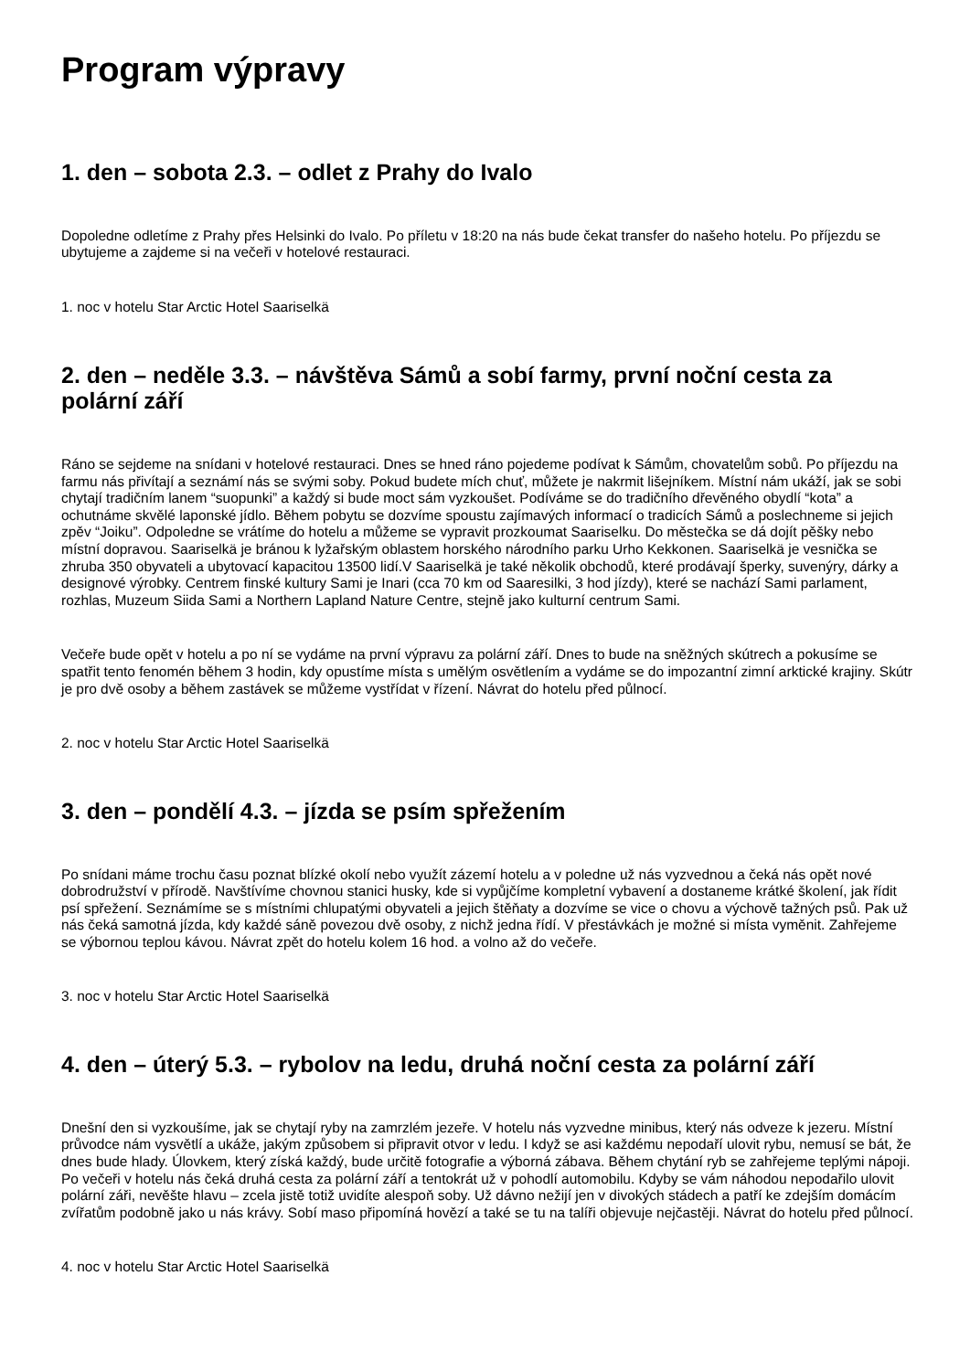Program výpravy
1. den – sobota 2.3. – odlet z Prahy do Ivalo
Dopoledne odletíme z Prahy přes Helsinki do Ivalo. Po příletu v 18:20 na nás bude čekat transfer do našeho hotelu. Po příjezdu se ubytujeme a zajdeme si na večeři v hotelové restauraci.
1. noc v hotelu Star Arctic Hotel Saariselkä
2. den – neděle 3.3. – návštěva Sámů a sobí farmy, první noční cesta za polární září
Ráno se sejdeme na snídani v hotelové restauraci. Dnes se hned ráno pojedeme podívat k Sámům, chovatelům sobů. Po příjezdu na farmu nás přivítají a seznámí nás se svými soby. Pokud budete mích chuť, můžete je nakrmit lišejníkem. Místní nám ukáží, jak se sobi chytají tradičním lanem “suopunki” a každý si bude moct sám vyzkoušet. Podíváme se do tradičního dřevěného obydlí “kota” a ochutnáme skvělé laponské jídlo. Během pobytu se dozvíme spoustu zajímavých informací o tradicích Sámů a poslechneme si jejich zpěv “Joiku”. Odpoledne se vrátíme do hotelu a můžeme se vypravit prozkoumat Saariselku. Do městečka se dá dojít pěšky nebo místní dopravou. Saariselkä je bránou k lyžařským oblastem horského národního parku Urho Kekkonen. Saariselkä je vesnička se zhruba 350 obyvateli a ubytovací kapacitou 13500 lidí.V Saariselkä je také několik obchodů, které prodávají šperky, suvenýry, dárky a designové výrobky. Centrem finské kultury Sami je Inari (cca 70 km od Saaresilki, 3 hod jízdy), které se nachází Sami parlament, rozhlas, Muzeum Siida Sami a Northern Lapland Nature Centre, stejně jako kulturní centrum Sami.
Večeře bude opět v hotelu a po ní se vydáme na první výpravu za polární září. Dnes to bude na sněžných skútrech a pokusíme se spatřit tento fenomén během 3 hodin, kdy opustíme místa s umělým osvětlením a vydáme se do impozantní zimní arktické krajiny. Skútr je pro dvě osoby a během zastávek se můžeme vystřídat v řízení. Návrat do hotelu před půlnocí.
2. noc v hotelu Star Arctic Hotel Saariselkä
3. den – pondělí 4.3. – jízda se psím spřežením
Po snídani máme trochu času poznat blízké okolí nebo využít zázemí hotelu a v poledne už nás vyzvednou a čeká nás opět nové dobrodružství v přírodě. Navštívíme chovnou stanici husky, kde si vypůjčíme kompletní vybavení a dostaneme krátké školení, jak řídit psí spřežení. Seznámíme se s místními chlupatými obyvateli a jejich štěňaty a dozvíme se vice o chovu a výchově tažných psů. Pak už nás čeká samotná jízda, kdy každé sáně povezou dvě osoby, z nichž jedna řídí. V přestávkách je možné si místa vyměnit. Zahřejeme se výbornou teplou kávou. Návrat zpět do hotelu kolem 16 hod. a volno až do večeře.
3. noc v hotelu Star Arctic Hotel Saariselkä
4. den – úterý 5.3. – rybolov na ledu, druhá noční cesta za polární září
Dnešní den si vyzkoušíme, jak se chytají ryby na zamrzlém jezeře. V hotelu nás vyzvedne minibus, který nás odveze k jezeru. Místní průvodce nám vysvětlí a ukáže, jakým způsobem si připravit otvor v ledu. I když se asi každému nepodaří ulovit rybu, nemusí se bát, že dnes bude hlady. Úlovkem, který získá každý, bude určitě fotografie a výborná zábava. Během chytání ryb se zahřejeme teplými nápoji. Po večeři v hotelu nás čeká druhá cesta za polární září a tentokrát už v pohodlí automobilu. Kdyby se vám náhodou nepodařilo ulovit polární záři, nevěšte hlavu – zcela jistě totiž uvidíte alespoň soby. Už dávno nežijí jen v divokých stádech a patří ke zdejším domácím zvířatům podobně jako u nás krávy. Sobí maso připomíná hovězí a také se tu na talíři objevuje nejčastěji. Návrat do hotelu před půlnocí.
4. noc v hotelu Star Arctic Hotel Saariselkä